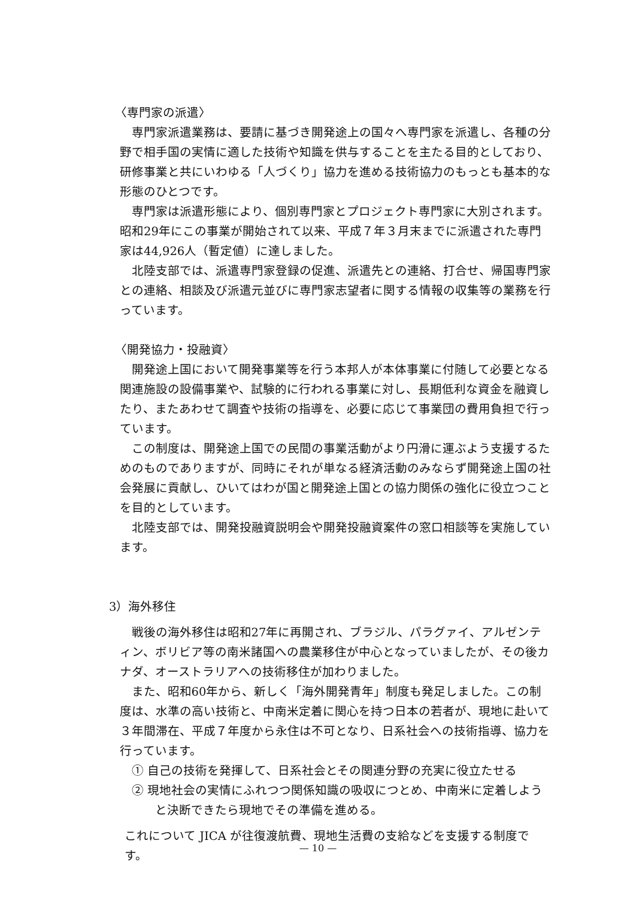〈専門家の派遣〉
専門家派遣業務は、要請に基づき開発途上の国々へ専門家を派遣し、各種の分野で相手国の実情に適した技術や知識を供与することを主たる目的としており、研修事業と共にいわゆる「人づくり」協力を進める技術協力のもっとも基本的な形態のひとつです。
専門家は派遣形態により、個別専門家とプロジェクト専門家に大別されます。昭和29年にこの事業が開始されて以来、平成７年３月末までに派遣された専門家は44,926人（暫定値）に達しました。
北陸支部では、派遣専門家登録の促進、派遣先との連絡、打合せ、帰国専門家との連絡、相談及び派遣元並びに専門家志望者に関する情報の収集等の業務を行っています。
〈開発協力・投融資〉
開発途上国において開発事業等を行う本邦人が本体事業に付随して必要となる関連施設の設備事業や、試験的に行われる事業に対し、長期低利な資金を融資したり、またあわせて調査や技術の指導を、必要に応じて事業団の費用負担で行っています。
この制度は、開発途上国での民間の事業活動がより円滑に運ぶよう支援するためのものでありますが、同時にそれが単なる経済活動のみならず開発途上国の社会発展に貢献し、ひいてはわが国と開発途上国との協力関係の強化に役立つことを目的としています。
北陸支部では、開発投融資説明会や開発投融資案件の窓口相談等を実施しています。
3）海外移住
戦後の海外移住は昭和27年に再開され、ブラジル、パラグァイ、アルゼンティン、ボリビア等の南米諸国への農業移住が中心となっていましたが、その後カナダ、オーストラリアへの技術移住が加わりました。
また、昭和60年から、新しく「海外開発青年」制度も発足しました。この制度は、水準の高い技術と、中南米定着に関心を持つ日本の若者が、現地に赴いて３年間滞在、平成７年度から永住は不可となり、日系社会への技術指導、協力を行っています。
① 自己の技術を発揮して、日系社会とその関連分野の充実に役立たせる
② 現地社会の実情にふれつつ関係知識の吸収につとめ、中南米に定着しようと決断できたら現地でその準備を進める。
これについて JICA が往復渡航費、現地生活費の支給などを支援する制度です。
— 10 —